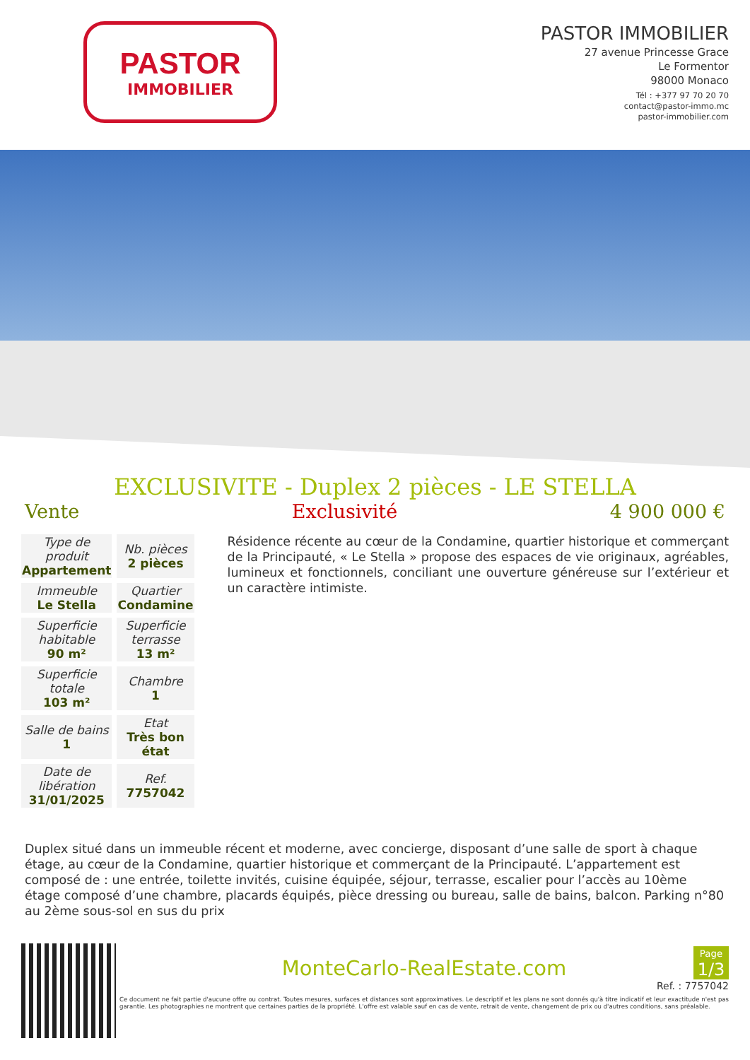PASTOR
IMMOBILIER
PASTOR IMMOBILIER
27 avenue Princesse Grace
Le Formentor
98000 Monaco
Tél : +377 97 70 20 70
contact@pastor-immo.mc
pastor-immobilier.com
EXCLUSIVITE - Duplex 2 pièces - LE STELLA
Vente Exclusivité 4 900 000 €
| Type de produit Appartement | Nb. pièces 2 pièces |
| Immeuble Le Stella | Quartier Condamine |
| Superficie habitable 90 m² | Superficie terrasse 13 m² |
| Superficie totale 103 m² | Chambre 1 |
| Salle de bains 1 | Etat Très bon état |
| Date de libération 31/01/2025 | Ref. 7757042 |
Résidence récente au cœur de la Condamine, quartier historique et commerçant de la Principauté, « Le Stella » propose des espaces de vie originaux, agréables, lumineux et fonctionnels, conciliant une ouverture généreuse sur l’extérieur et un caractère intimiste.
Duplex situé dans un immeuble récent et moderne, avec concierge, disposant d’une salle de sport à chaque étage, au cœur de la Condamine, quartier historique et commerçant de la Principauté. L’appartement est composé de : une entrée, toilette invités, cuisine équipée, séjour, terrasse, escalier pour l’accès au 10ème étage composé d’une chambre, placards équipés, pièce dressing ou bureau, salle de bains, balcon. Parking n°80 au 2ème sous-sol en sus du prix
MonteCarlo-RealEstate.com
Page
1/3
Ref. : 7757042
Ce document ne fait partie d'aucune offre ou contrat. Toutes mesures, surfaces et distances sont approximatives. Le descriptif et les plans ne sont donnés qu'à titre indicatif et leur exactitude n'est pas garantie. Les photographies ne montrent que certaines parties de la propriété. L'offre est valable sauf en cas de vente, retrait de vente, changement de prix ou d'autres conditions, sans préalable.